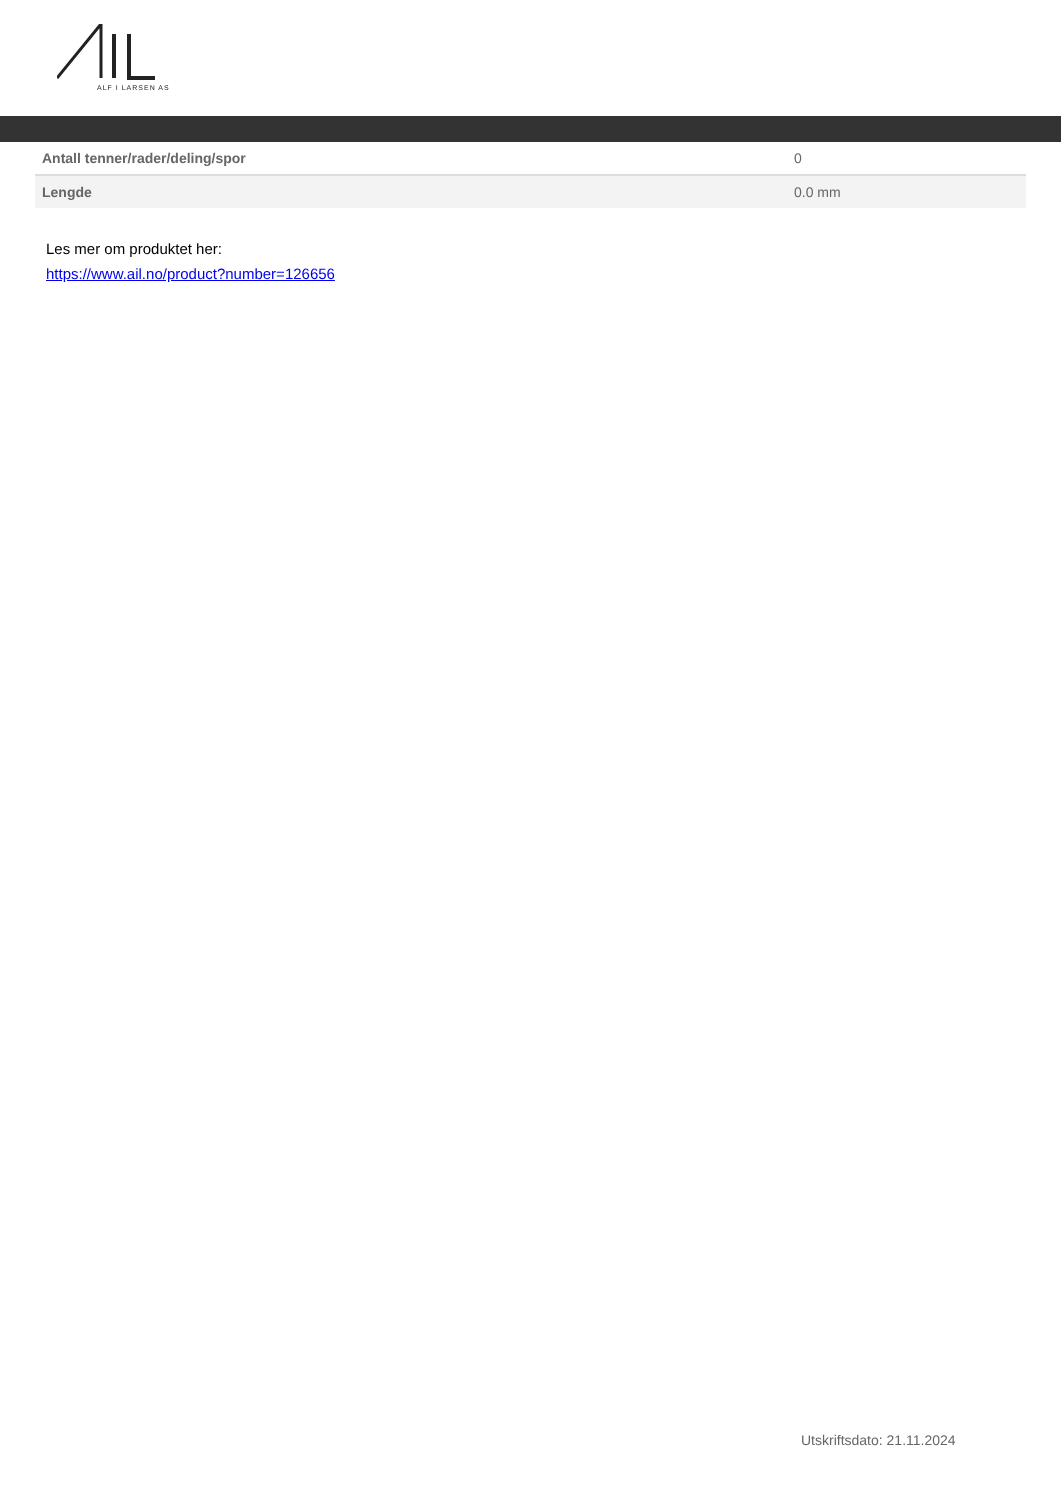ALF I LARSEN AS
| Antall tenner/rader/deling/spor | 0 |
| Lengde | 0.0 mm |
Les mer om produktet her:
https://www.ail.no/product?number=126656
Utskriftsdato: 21.11.2024